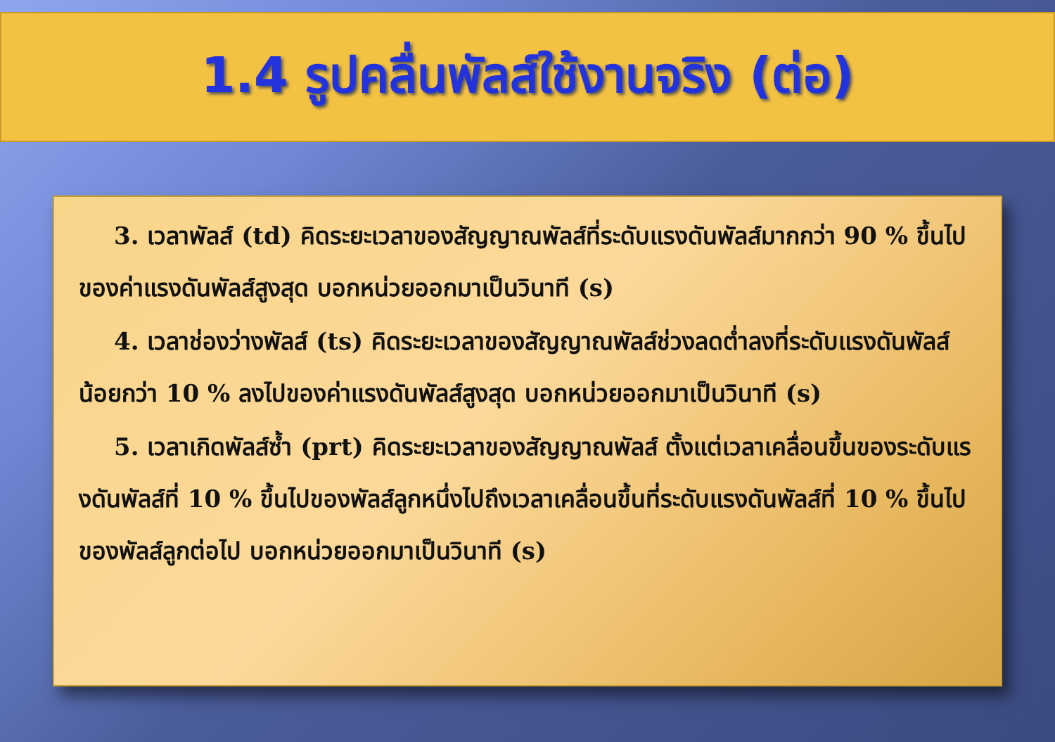1.4 รูปคลื่นพัลส์ใช้งานจริง (ต่อ)
3. เวลาพัลส์ (td) คิดระยะเวลาของสัญญาณพัลส์ที่ระดับแรงดันพัลส์มากกว่า 90 % ขึ้นไปของค่าแรงดันพัลส์สูงสุด บอกหน่วยออกมาเป็นวินาที (s)
4. เวลาช่องว่างพัลส์ (ts) คิดระยะเวลาของสัญญาณพัลส์ช่วงลดต่ำลงที่ระดับแรงดันพัลส์น้อยกว่า 10 % ลงไปของค่าแรงดันพัลส์สูงสุด บอกหน่วยออกมาเป็นวินาที (s)
5. เวลาเกิดพัลส์ซ้ำ (prt) คิดระยะเวลาของสัญญาณพัลส์ ตั้งแต่เวลาเคลื่อนขึ้นของระดับแรงดันพัลส์ที่ 10 % ขึ้นไปของพัลส์ลูกหนึ่งไปถึงเวลาเคลื่อนขึ้นที่ระดับแรงดันพัลส์ที่ 10 % ขึ้นไปของพัลส์ลูกต่อไป บอกหน่วยออกมาเป็นวินาที (s)